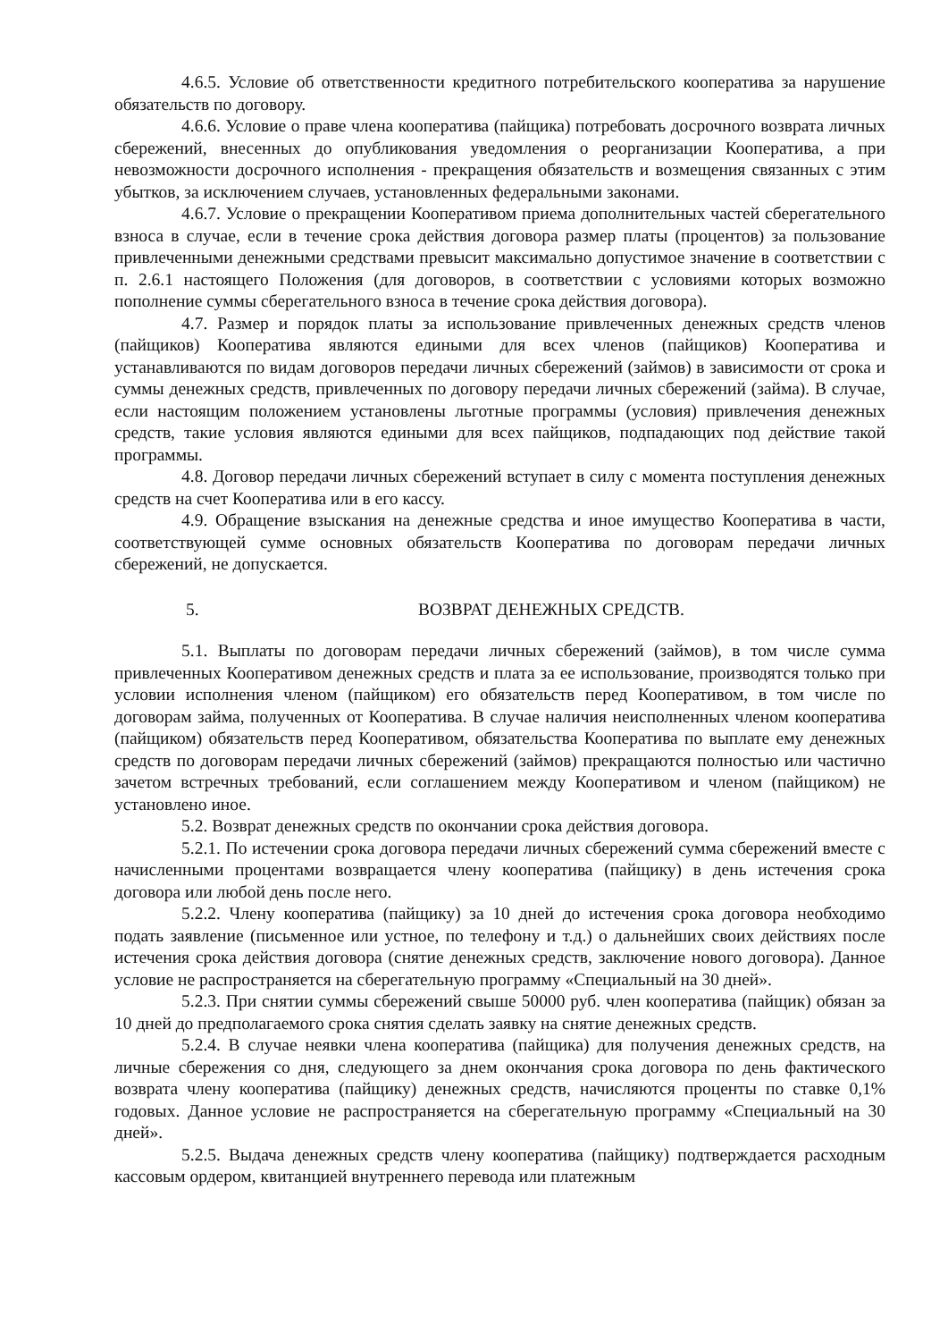4.6.5. Условие об ответственности кредитного потребительского кооператива за нарушение обязательств по договору.
4.6.6. Условие о праве члена кооператива (пайщика) потребовать досрочного возврата личных сбережений, внесенных до опубликования уведомления о реорганизации Кооператива, а при невозможности досрочного исполнения - прекращения обязательств и возмещения связанных с этим убытков, за исключением случаев, установленных федеральными законами.
4.6.7. Условие о прекращении Кооперативом приема дополнительных частей сберегательного взноса в случае, если в течение срока действия договора размер платы (процентов) за пользование привлеченными денежными средствами превысит максимально допустимое значение в соответствии с п. 2.6.1 настоящего Положения (для договоров, в соответствии с условиями которых возможно пополнение суммы сберегательного взноса в течение срока действия договора).
4.7. Размер и порядок платы за использование привлеченных денежных средств членов (пайщиков) Кооператива являются едиными для всех членов (пайщиков) Кооператива и устанавливаются по видам договоров передачи личных сбережений (займов) в зависимости от срока и суммы денежных средств, привлеченных по договору передачи личных сбережений (займа). В случае, если настоящим положением установлены льготные программы (условия) привлечения денежных средств, такие условия являются едиными для всех пайщиков, подпадающих под действие такой программы.
4.8. Договор передачи личных сбережений вступает в силу с момента поступления денежных средств на счет Кооператива или в его кассу.
4.9. Обращение взыскания на денежные средства и иное имущество Кооператива в части, соответствующей сумме основных обязательств Кооператива по договорам передачи личных сбережений, не допускается.
5. ВОЗВРАТ ДЕНЕЖНЫХ СРЕДСТВ.
5.1. Выплаты по договорам передачи личных сбережений (займов), в том числе сумма привлеченных Кооперативом денежных средств и плата за ее использование, производятся только при условии исполнения членом (пайщиком) его обязательств перед Кооперативом, в том числе по договорам займа, полученных от Кооператива. В случае наличия неисполненных членом кооператива (пайщиком) обязательств перед Кооперативом, обязательства Кооператива по выплате ему денежных средств по договорам передачи личных сбережений (займов) прекращаются полностью или частично зачетом встречных требований, если соглашением между Кооперативом и членом (пайщиком) не установлено иное.
5.2. Возврат денежных средств по окончании срока действия договора.
5.2.1. По истечении срока договора передачи личных сбережений сумма сбережений вместе с начисленными процентами возвращается члену кооператива (пайщику) в день истечения срока договора или любой день после него.
5.2.2. Члену кооператива (пайщику) за 10 дней до истечения срока договора необходимо подать заявление (письменное или устное, по телефону и т.д.) о дальнейших своих действиях после истечения срока действия договора (снятие денежных средств, заключение нового договора). Данное условие не распространяется на сберегательную программу «Специальный на 30 дней».
5.2.3. При снятии суммы сбережений свыше 50000 руб. член кооператива (пайщик) обязан за 10 дней до предполагаемого срока снятия сделать заявку на снятие денежных средств.
5.2.4. В случае неявки члена кооператива (пайщика) для получения денежных средств, на личные сбережения со дня, следующего за днем окончания срока договора по день фактического возврата члену кооператива (пайщику) денежных средств, начисляются проценты по ставке 0,1% годовых. Данное условие не распространяется на сберегательную программу «Специальный на 30 дней».
5.2.5. Выдача денежных средств члену кооператива (пайщику) подтверждается расходным кассовым ордером, квитанцией внутреннего перевода или платежным